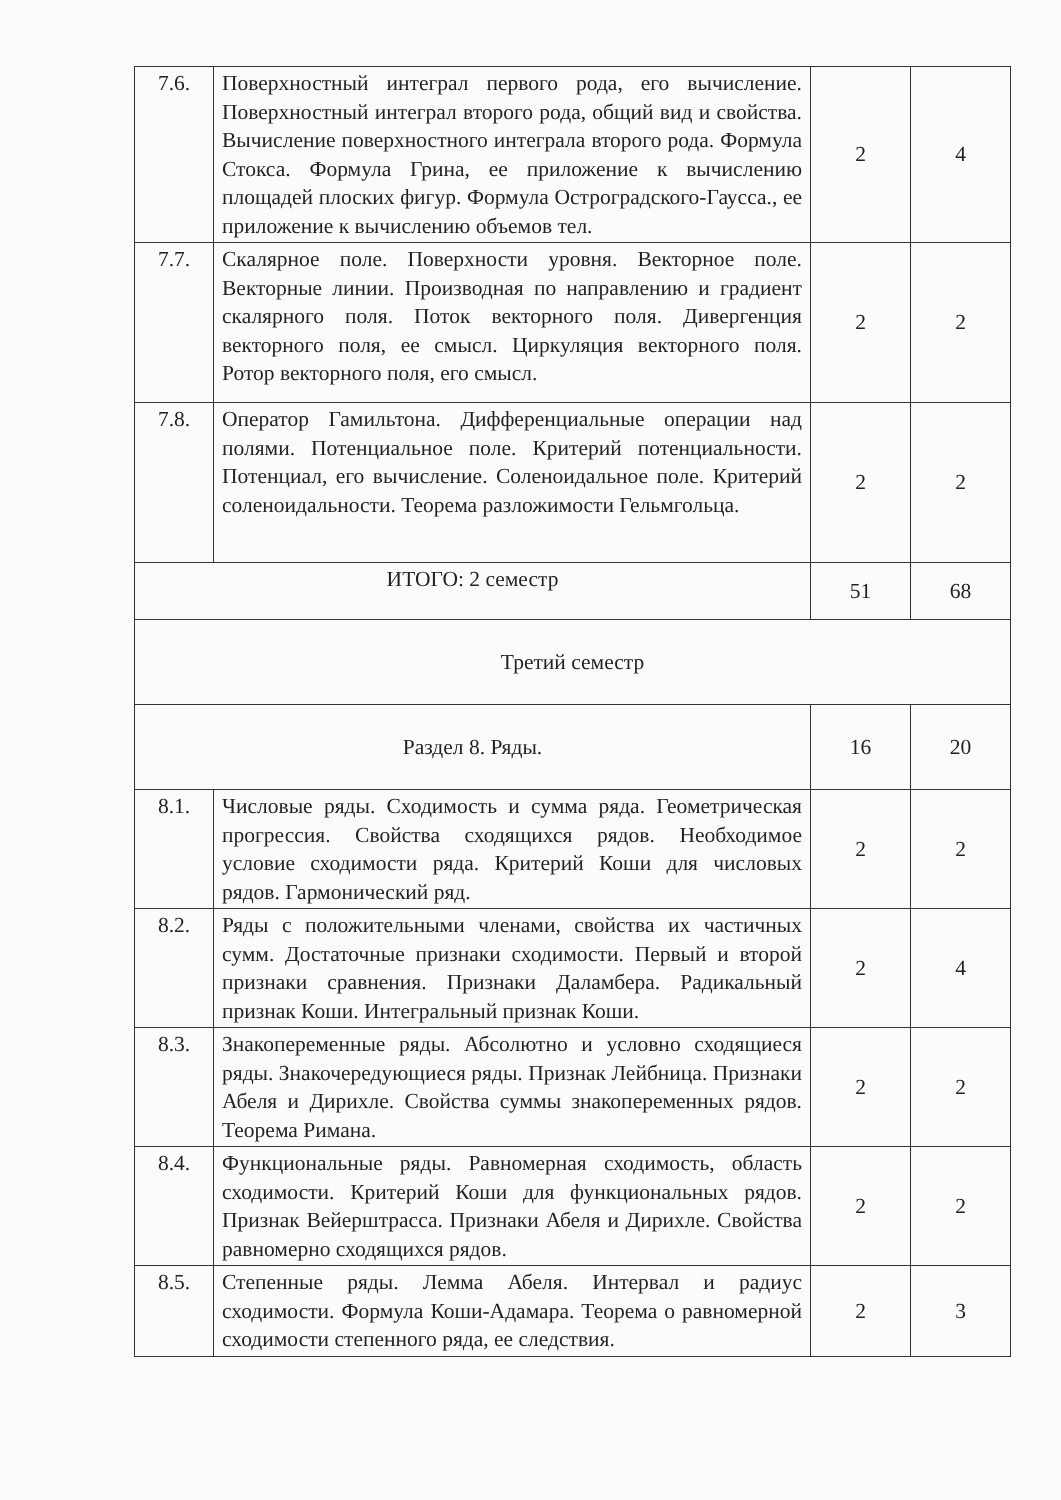| 7.6. | Поверхностный интеграл первого рода, его вычисление. Поверхностный интеграл второго рода, общий вид и свойства. Вычисление поверхностного интеграла второго рода. Формула Стокса. Формула Грина, ее приложение к вычислению площадей плоских фигур. Формула Остроградского-Гаусса., ее приложение к вычислению объемов тел. | 2 | 4 |
| 7.7. | Скалярное поле. Поверхности уровня. Векторное поле. Векторные линии. Производная по направлению и градиент скалярного поля. Поток векторного поля. Дивергенция векторного поля, ее смысл. Циркуляция векторного поля. Ротор векторного поля, его смысл. | 2 | 2 |
| 7.8. | Оператор Гамильтона. Дифференциальные операции над полями. Потенциальное поле. Критерий потенциальности. Потенциал, его вычисление. Соленоидальное поле. Критерий соленоидальности. Теорема разложимости Гельмгольца. | 2 | 2 |
| ИТОГО: 2 семестр | | 51 | 68 |
| Третий семестр | | | |
| Раздел 8. Ряды. | | 16 | 20 |
| 8.1. | Числовые ряды. Сходимость и сумма ряда. Геометрическая прогрессия. Свойства сходящихся рядов. Необходимое условие сходимости ряда. Критерий Коши для числовых рядов. Гармонический ряд. | 2 | 2 |
| 8.2. | Ряды с положительными членами, свойства их частичных сумм. Достаточные признаки сходимости. Первый и второй признаки сравнения. Признаки Даламбера. Радикальный признак Коши. Интегральный признак Коши. | 2 | 4 |
| 8.3. | Знакопеременные ряды. Абсолютно и условно сходящиеся ряды. Знакочередующиеся ряды. Признак Лейбница. Признаки Абеля и Дирихле. Свойства суммы знакопеременных рядов. Теорема Римана. | 2 | 2 |
| 8.4. | Функциональные ряды. Равномерная сходимость, область сходимости. Критерий Коши для функциональных рядов. Признак Вейерштрасса. Признаки Абеля и Дирихле. Свойства равномерно сходящихся рядов. | 2 | 2 |
| 8.5. | Степенные ряды. Лемма Абеля. Интервал и радиус сходимости. Формула Коши-Адамара. Теорема о равномерной сходимости степенного ряда, ее следствия. | 2 | 3 |